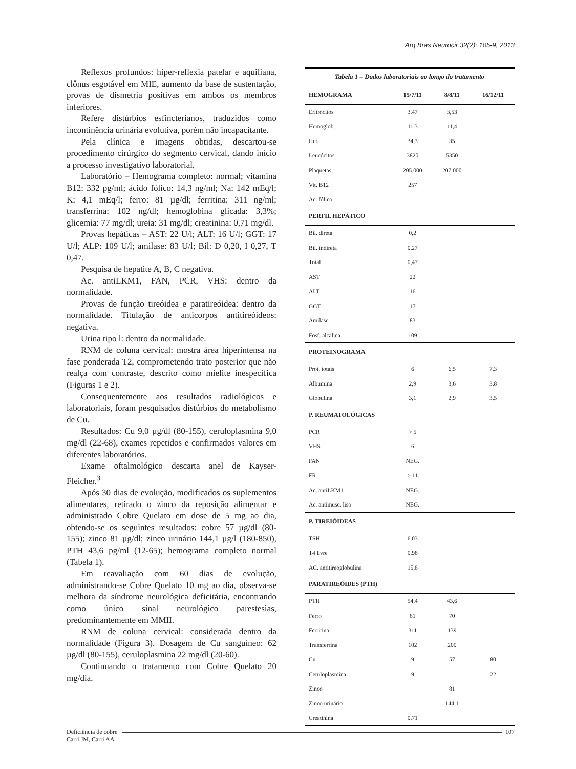Arq Bras Neurocir 32(2): 105-9, 2013
Reflexos profundos: hiper-reflexia patelar e aquiliana, clônus esgotável em MIE, aumento da base de sustentação, provas de dismetria positivas em ambos os membros inferiores.
Refere distúrbios esfincterianos, traduzidos como incontinência urinária evolutiva, porém não incapacitante.
Pela clínica e imagens obtidas, descartou-se procedimento cirúrgico do segmento cervical, dando início a processo investigativo laboratorial.
Laboratório – Hemograma completo: normal; vitamina B12: 332 pg/ml; ácido fólico: 14,3 ng/ml; Na: 142 mEq/l; K: 4,1 mEq/l; ferro: 81 µg/dl; ferritina: 311 ng/ml; transferrina: 102 ng/dl; hemoglobina glicada: 3,3%; glicemia: 77 mg/dl; ureia: 31 mg/dl; creatinina: 0,71 mg/dl.
Provas hepáticas – AST: 22 U/l; ALT: 16 U/l; GGT: 17 U/l; ALP: 109 U/l; amilase: 83 U/l; Bil: D 0,20, I 0,27, T 0,47.
Pesquisa de hepatite A, B, C negativa.
Ac. antiLKM1, FAN, PCR, VHS: dentro da normalidade.
Provas de função tireóidea e paratireóidea: dentro da normalidade. Titulação de anticorpos antitireóideos: negativa.
Urina tipo l: dentro da normalidade.
RNM de coluna cervical: mostra área hiperintensa na fase ponderada T2, comprometendo trato posterior que não realça com contraste, descrito como mielite inespecífica (Figuras 1 e 2).
Consequentemente aos resultados radiológicos e laboratoriais, foram pesquisados distúrbios do metabolismo de Cu.
Resultados: Cu 9,0 µg/dl (80-155), ceruloplasmina 9,0 mg/dl (22-68), exames repetidos e confirmados valores em diferentes laboratórios.
Exame oftalmológico descarta anel de Kayser-Fleicher.<sup>3</sup>
Após 30 dias de evolução, modificados os suplementos alimentares, retirado o zinco da reposição alimentar e administrado Cobre Quelato em dose de 5 mg ao dia, obtendo-se os seguintes resultados: cobre 57 µg/dl (80-155); zinco 81 µg/dl; zinco urinário 144,1 µg/l (180-850), PTH 43,6 pg/ml (12-65); hemograma completo normal (Tabela 1).
Em reavaliação com 60 dias de evolução, administrando-se Cobre Quelato 10 mg ao dia, observa-se melhora da síndrome neurológica deficitária, encontrando como único sinal neurológico parestesias, predominantemente em MMII.
RNM de coluna cervical: considerada dentro da normalidade (Figura 3). Dosagem de Cu sanguíneo: 62 µg/dl (80-155), ceruloplasmina 22 mg/dl (20-60).
Continuando o tratamento com Cobre Quelato 20 mg/dia.
| Tabela 1 – Dados laboratoriais ao longo do tratamento | | | |
| HEMOGRAMA | 15/7/11 | 8/8/11 | 16/12/11 |
| Eritrócitos | 3,47 | 3,53 | |
| Hemoglob. | 11,3 | 11,4 | |
| Hct. | 34,3 | 35 | |
| Leucócitos | 3820 | 5350 | |
| Plaquetas | 205.000 | 207.000 | |
| Vit. B12 | 257 | | |
| Ac. fólico | | | |
| PERFIL HEPÁTICO | | | |
| Bil. direta | 0,2 | | |
| Bil. indireta | 0,27 | | |
| Total | 0,47 | | |
| AST | 22 | | |
| ALT | 16 | | |
| GGT | 17 | | |
| Amilase | 83 | | |
| Fosf. alcalina | 109 | | |
| PROTEINOGRAMA | | | |
| Prot. totais | 6 | 6,5 | 7,3 |
| Albumina | 2,9 | 3,6 | 3,8 |
| Globulina | 3,1 | 2,9 | 3,5 |
| P. REUMATOLÓGICAS | | | |
| PCR | > 5 | | |
| VHS | 6 | | |
| FAN | NEG. | | |
| FR | > 11 | | |
| Ac. antiLKM1 | NEG. | | |
| Ac. antimusc. liso | NEG. | | |
| P. TIREIÓIDEAS | | | |
| TSH | 6.03 | | |
| T4 livre | 0,98 | | |
| AC. antitireoglobulina | 15,6 | | |
| PARATIREÓIDES (PTH) | | | |
| PTH | 54,4 | 43,6 | |
| Ferro | 81 | 70 | |
| Ferritina | 311 | 139 | |
| Transferrina | 102 | 200 | |
| Cu | 9 | 57 | 80 |
| Ceruloplasmina | 9 | | 22 |
| Zinco | | 81 | |
| Zinco urinário | | 144,1 | |
| Creatinina | 0,71 | | |
Deficiência de cobre
Carri JM, Carri AA
107